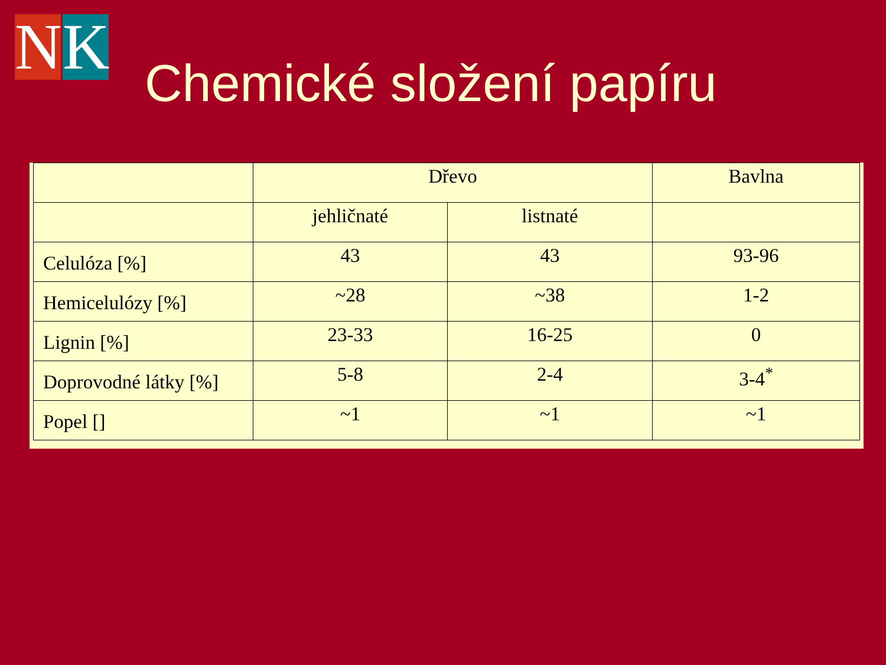N K
Chemické složení papíru
| | Dřevo | | Bavlna |
| | jehličnaté | listnaté | |
| Celulóza [%] | 43 | 43 | 93-96 |
| Hemicelulózy [%] | ~28 | ~38 | 1-2 |
| Lignin [%] | 23-33 | 16-25 | 0 |
| Doprovodné látky [%] | 5-8 | 2-4 | 3-4<sup>*</sup> |
| Popel [] | ~1 | ~1 | ~1 |